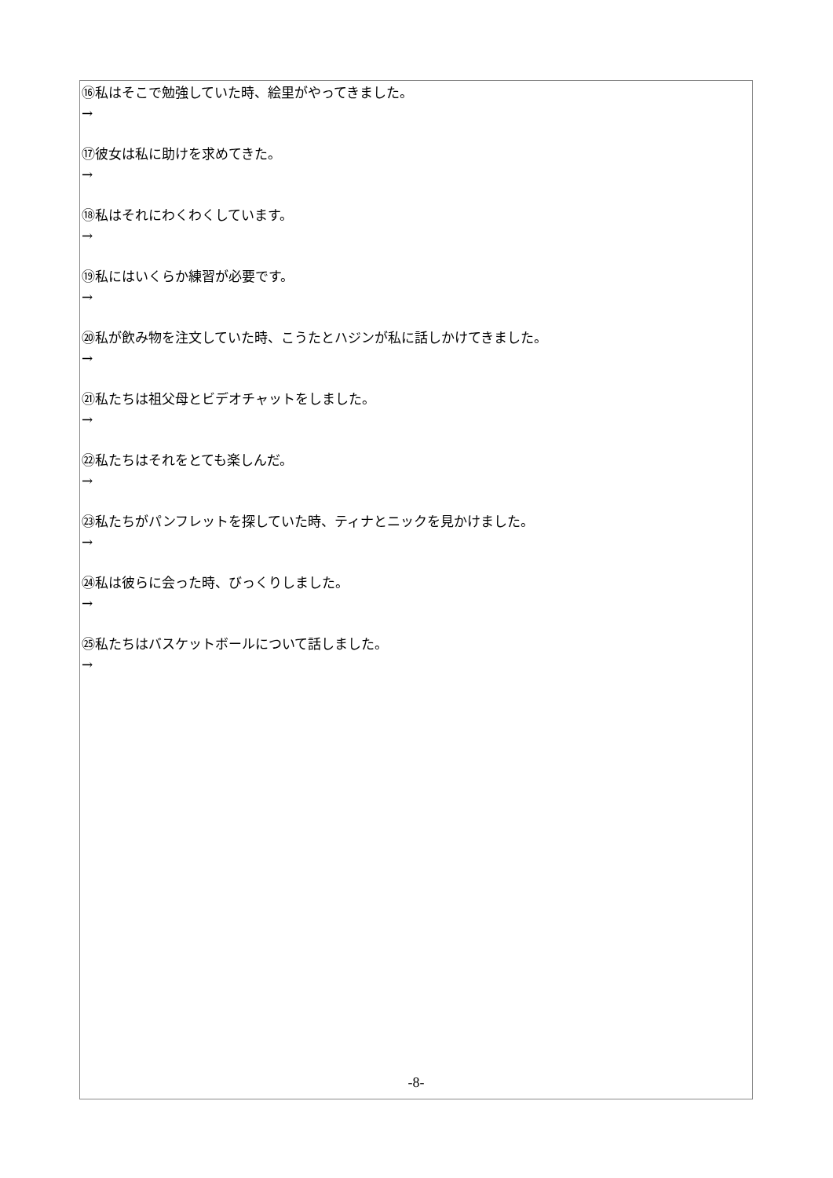⑯私はそこで勉強していた時、絵里がやってきました。
→
⑰彼女は私に助けを求めてきた。
→
⑱私はそれにわくわくしています。
→
⑲私にはいくらか練習が必要です。
→
⑳私が飲み物を注文していた時、こうたとハジンが私に話しかけてきました。
→
㉑私たちは祖父母とビデオチャットをしました。
→
㉒私たちはそれをとても楽しんだ。
→
㉓私たちがパンフレットを探していた時、ティナとニックを見かけました。
→
㉔私は彼らに会った時、びっくりしました。
→
㉕私たちはバスケットボールについて話しました。
→
-8-